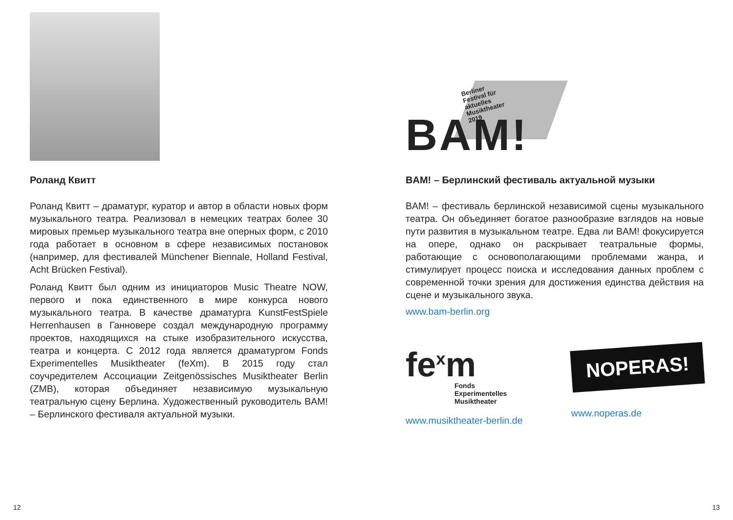Роланд Квитт
Роланд Квитт – драматург, куратор и автор в области новых форм музыкального театра. Реализовал в немецких театрах более 30 мировых премьер музыкального театра вне оперных форм, с 2010 года работает в основном в сфере независимых постановок (например, для фестивалей Münchener Biennale, Holland Festival, Acht Brücken Festival).
Роланд Квитт был одним из инициаторов Music Theatre NOW, первого и пока единственного в мире конкурса нового музыкального театра. В качестве драматурга KunstFestSpiele Herrenhausen в Ганновере создал международную программу проектов, находящихся на стыке изобразительного искусства, театра и концерта. С 2012 года является драматургом Fonds Experimentelles Musiktheater (feXm). В 2015 году стал соучредителем Ассоциации Zeitgenössisches Musiktheater Berlin (ZMB), которая объединяет независимую музыкальную театральную сцену Берлина. Художественный руководитель BAM! – Берлинского фестиваля актуальной музыки.
Berliner
Festival für
aktuelles
Musiktheater
2019
BAM!
BAM! – Берлинский фестиваль актуальной музыки
BAM! – фестиваль берлинской независимой сцены музыкального театра. Он объединяет богатое разнообразие взглядов на новые пути развития в музыкальном театре. Едва ли BAM! фокусируется на опере, однако он раскрывает театральные формы, работающие с основополагающими проблемами жанра, и стимулирует процесс поиска и исследования данных проблем с современной точки зрения для достижения единства действия на сцене и музыкального звука.
www.bam-berlin.org
fe<sup>x</sup>m
Fonds
Experimentelles
Musiktheater
www.musiktheater-berlin.de
NOPERAS!
www.noperas.de
12 13